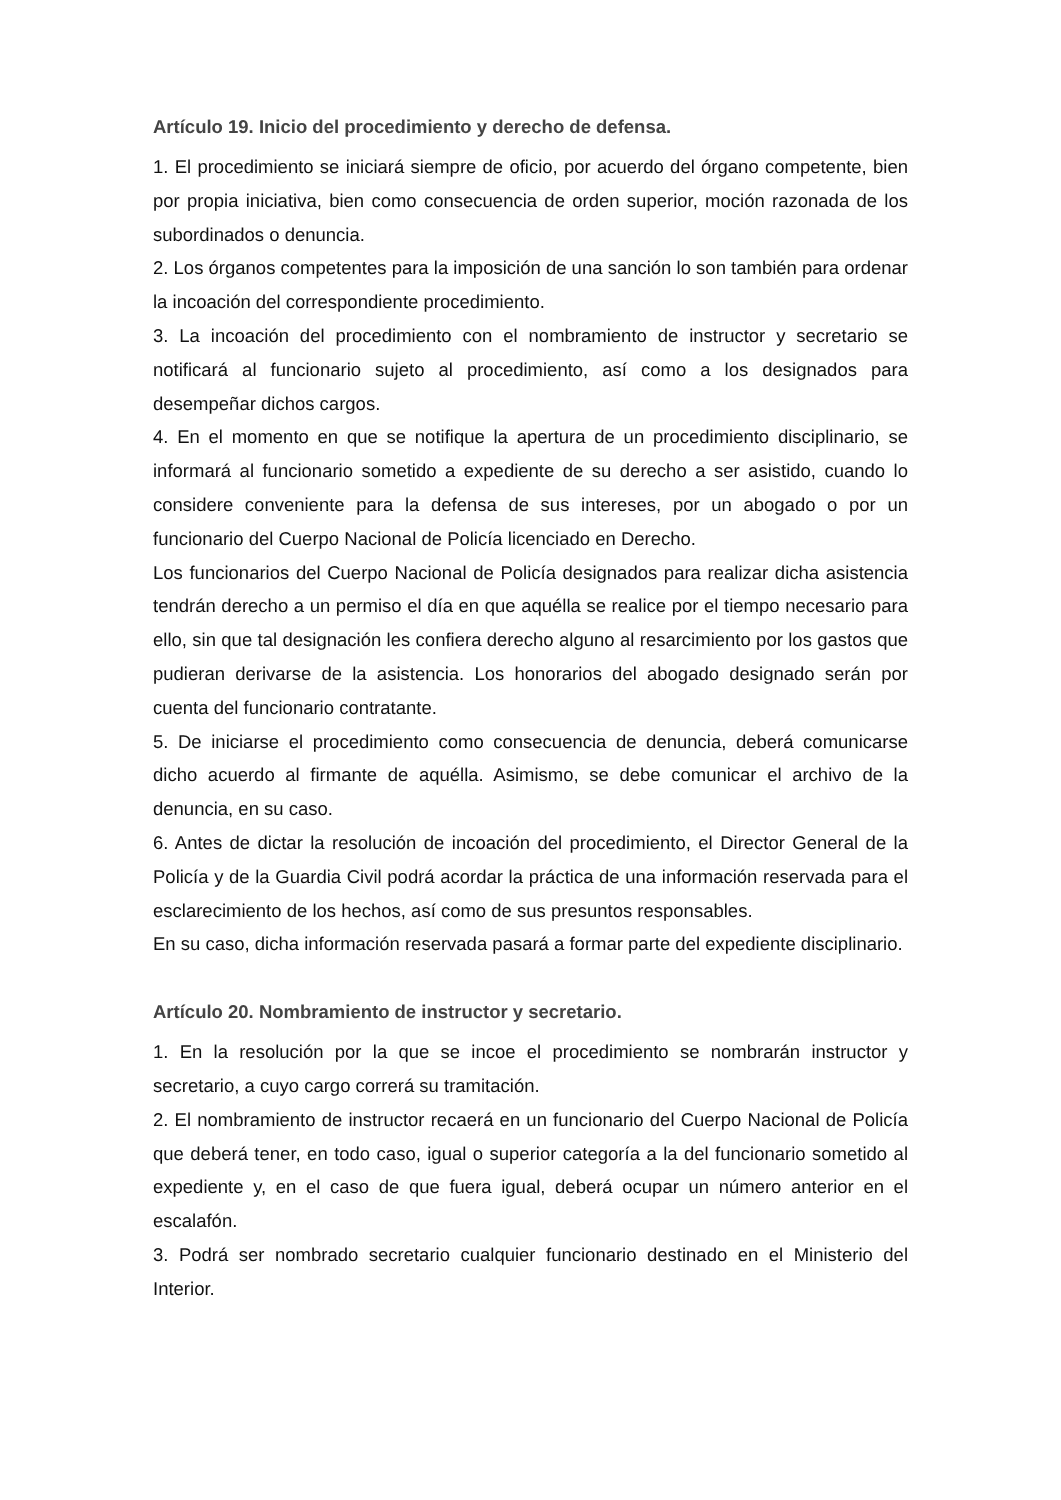Artículo 19. Inicio del procedimiento y derecho de defensa.
1. El procedimiento se iniciará siempre de oficio, por acuerdo del órgano competente, bien por propia iniciativa, bien como consecuencia de orden superior, moción razonada de los subordinados o denuncia.
2. Los órganos competentes para la imposición de una sanción lo son también para ordenar la incoación del correspondiente procedimiento.
3. La incoación del procedimiento con el nombramiento de instructor y secretario se notificará al funcionario sujeto al procedimiento, así como a los designados para desempeñar dichos cargos.
4. En el momento en que se notifique la apertura de un procedimiento disciplinario, se informará al funcionario sometido a expediente de su derecho a ser asistido, cuando lo considere conveniente para la defensa de sus intereses, por un abogado o por un funcionario del Cuerpo Nacional de Policía licenciado en Derecho.
Los funcionarios del Cuerpo Nacional de Policía designados para realizar dicha asistencia tendrán derecho a un permiso el día en que aquélla se realice por el tiempo necesario para ello, sin que tal designación les confiera derecho alguno al resarcimiento por los gastos que pudieran derivarse de la asistencia. Los honorarios del abogado designado serán por cuenta del funcionario contratante.
5. De iniciarse el procedimiento como consecuencia de denuncia, deberá comunicarse dicho acuerdo al firmante de aquélla. Asimismo, se debe comunicar el archivo de la denuncia, en su caso.
6. Antes de dictar la resolución de incoación del procedimiento, el Director General de la Policía y de la Guardia Civil podrá acordar la práctica de una información reservada para el esclarecimiento de los hechos, así como de sus presuntos responsables.
En su caso, dicha información reservada pasará a formar parte del expediente disciplinario.
Artículo 20. Nombramiento de instructor y secretario.
1. En la resolución por la que se incoe el procedimiento se nombrarán instructor y secretario, a cuyo cargo correrá su tramitación.
2. El nombramiento de instructor recaerá en un funcionario del Cuerpo Nacional de Policía que deberá tener, en todo caso, igual o superior categoría a la del funcionario sometido al expediente y, en el caso de que fuera igual, deberá ocupar un número anterior en el escalafón.
3. Podrá ser nombrado secretario cualquier funcionario destinado en el Ministerio del Interior.